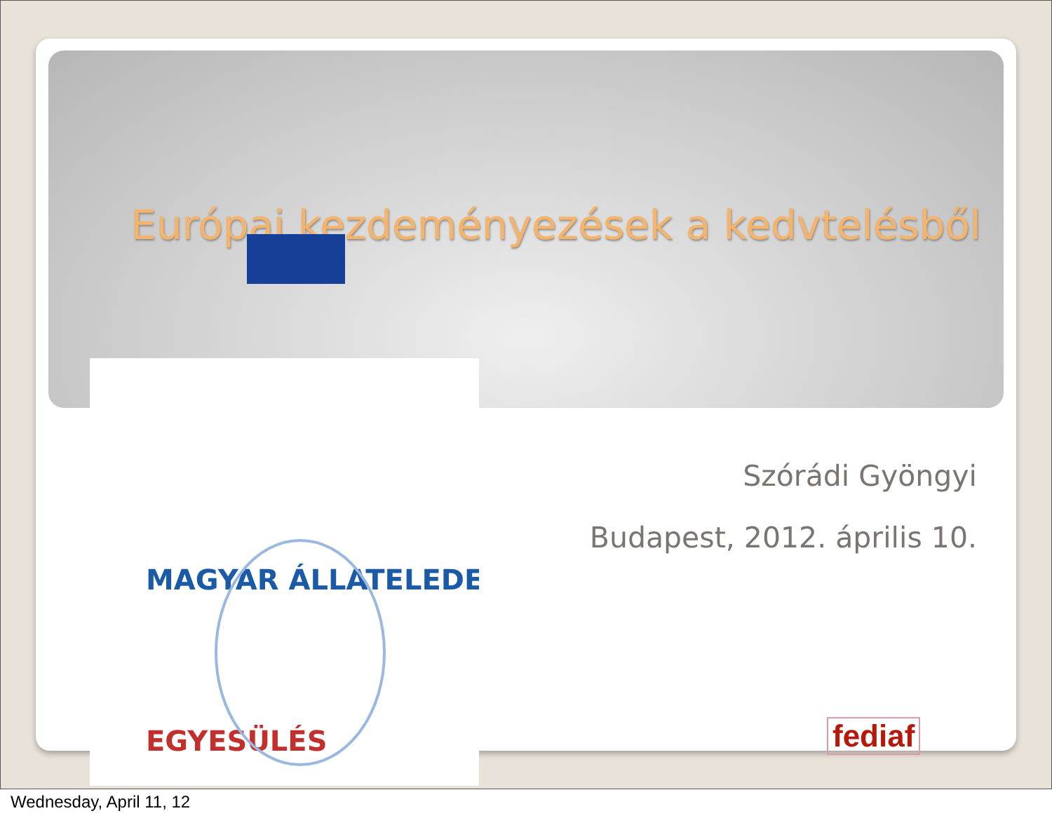Európai kezdeményezések a kedvtelésből
MAGYAR ÁLLATELEDEL
EGYESÜLÉS
Szórádi Gyöngyi
Budapest, 2012. április 10.
fediaf
Wednesday, April 11, 12